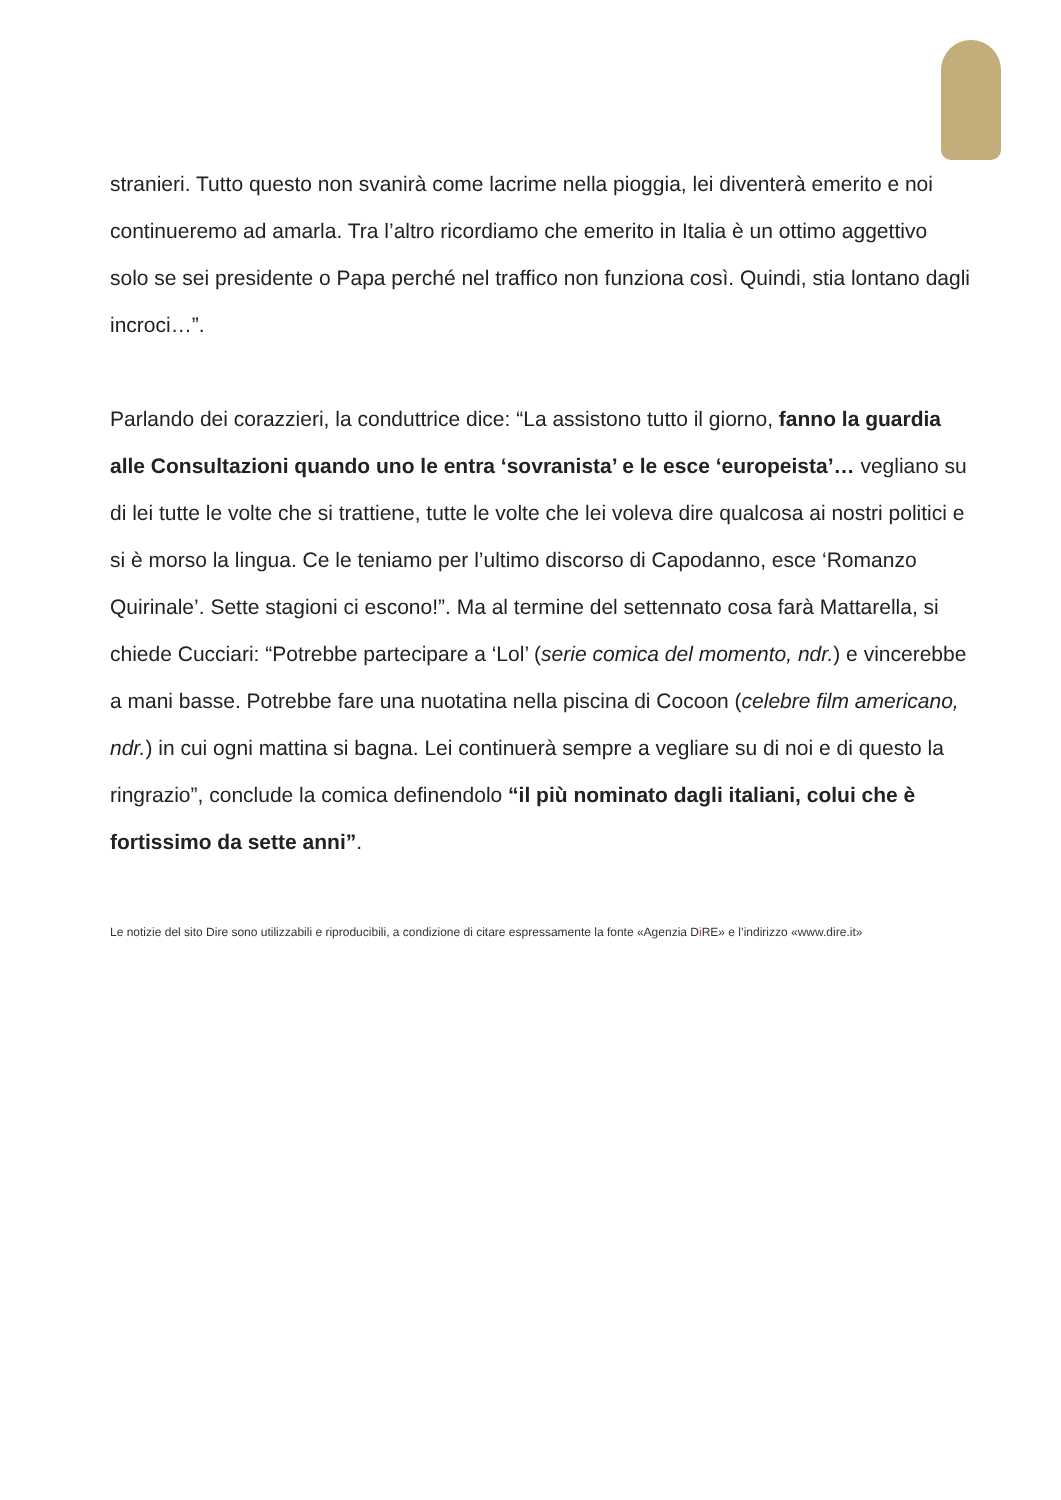stranieri. Tutto questo non svanirà come lacrime nella pioggia, lei diventerà emerito e noi continueremo ad amarla. Tra l’altro ricordiamo che emerito in Italia è un ottimo aggettivo solo se sei presidente o Papa perché nel traffico non funziona così. Quindi, stia lontano dagli incroci…”.
Parlando dei corazzieri, la conduttrice dice: “La assistono tutto il giorno, fanno la guardia alle Consultazioni quando uno le entra ‘sovranista’ e le esce ‘europeista’… vegliano su di lei tutte le volte che si trattiene, tutte le volte che lei voleva dire qualcosa ai nostri politici e si è morso la lingua. Ce le teniamo per l’ultimo discorso di Capodanno, esce ‘Romanzo Quirinale’. Sette stagioni ci escono!”. Ma al termine del settennato cosa farà Mattarella, si chiede Cucciari: “Potrebbe partecipare a ‘Lol’ (serie comica del momento, ndr.) e vincerebbe a mani basse. Potrebbe fare una nuotatina nella piscina di Cocoon (celebre film americano, ndr.) in cui ogni mattina si bagna. Lei continuerà sempre a vegliare su di noi e di questo la ringrazio”, conclude la comica definendolo “il più nominato dagli italiani, colui che è fortissimo da sette anni”.
Le notizie del sito Dire sono utilizzabili e riproducibili, a condizione di citare espressamente la fonte «Agenzia Di RE» e l’indirizzo «www.dire.it»